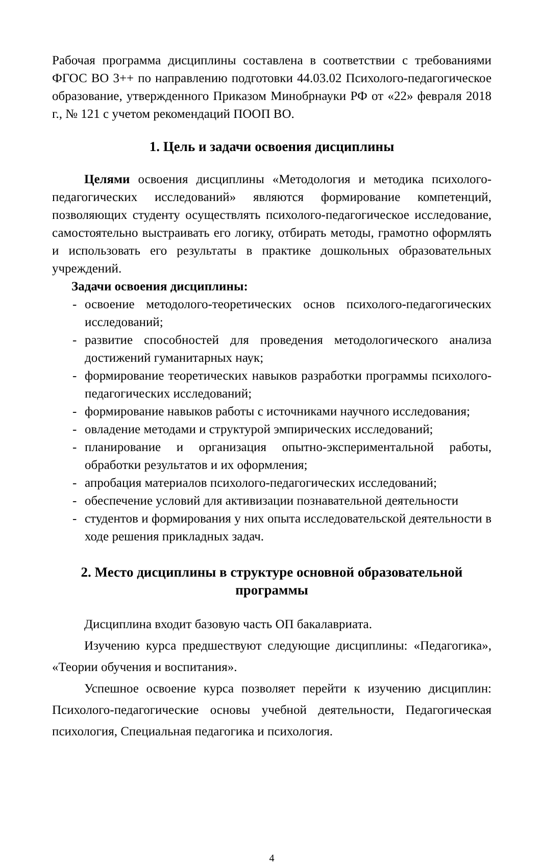Рабочая программа дисциплины составлена в соответствии с требованиями ФГОС ВО 3++ по направлению подготовки 44.03.02 Психолого-педагогическое образование, утвержденного Приказом Минобрнауки РФ от «22» февраля 2018 г., № 121 с учетом рекомендаций ПООП ВО.
1. Цель и задачи освоения дисциплины
Целями освоения дисциплины «Методология и методика психолого-педагогических исследований» являются формирование компетенций, позволяющих студенту осуществлять психолого-педагогическое исследование, самостоятельно выстраивать его логику, отбирать методы, грамотно оформлять и использовать его результаты в практике дошкольных образовательных учреждений.
Задачи освоения дисциплины:
- освоение методолого-теоретических основ психолого-педагогических исследований;
- развитие способностей для проведения методологического анализа достижений гуманитарных наук;
- формирование теоретических навыков разработки программы психолого-педагогических исследований;
- формирование навыков работы с источниками научного исследования;
- овладение методами и структурой эмпирических исследований;
- планирование и организация опытно-экспериментальной работы, обработки результатов и их оформления;
- апробация материалов психолого-педагогических исследований;
- обеспечение условий для активизации познавательной деятельности
- студентов и формирования у них опыта исследовательской деятельности в ходе решения прикладных задач.
2. Место дисциплины в структуре основной образовательной программы
Дисциплина входит базовую часть ОП бакалавриата.
Изучению курса предшествуют следующие дисциплины: «Педагогика», «Теории обучения и воспитания».
Успешное освоение курса позволяет перейти к изучению дисциплин: Психолого-педагогические основы учебной деятельности, Педагогическая психология, Специальная педагогика и психология.
4